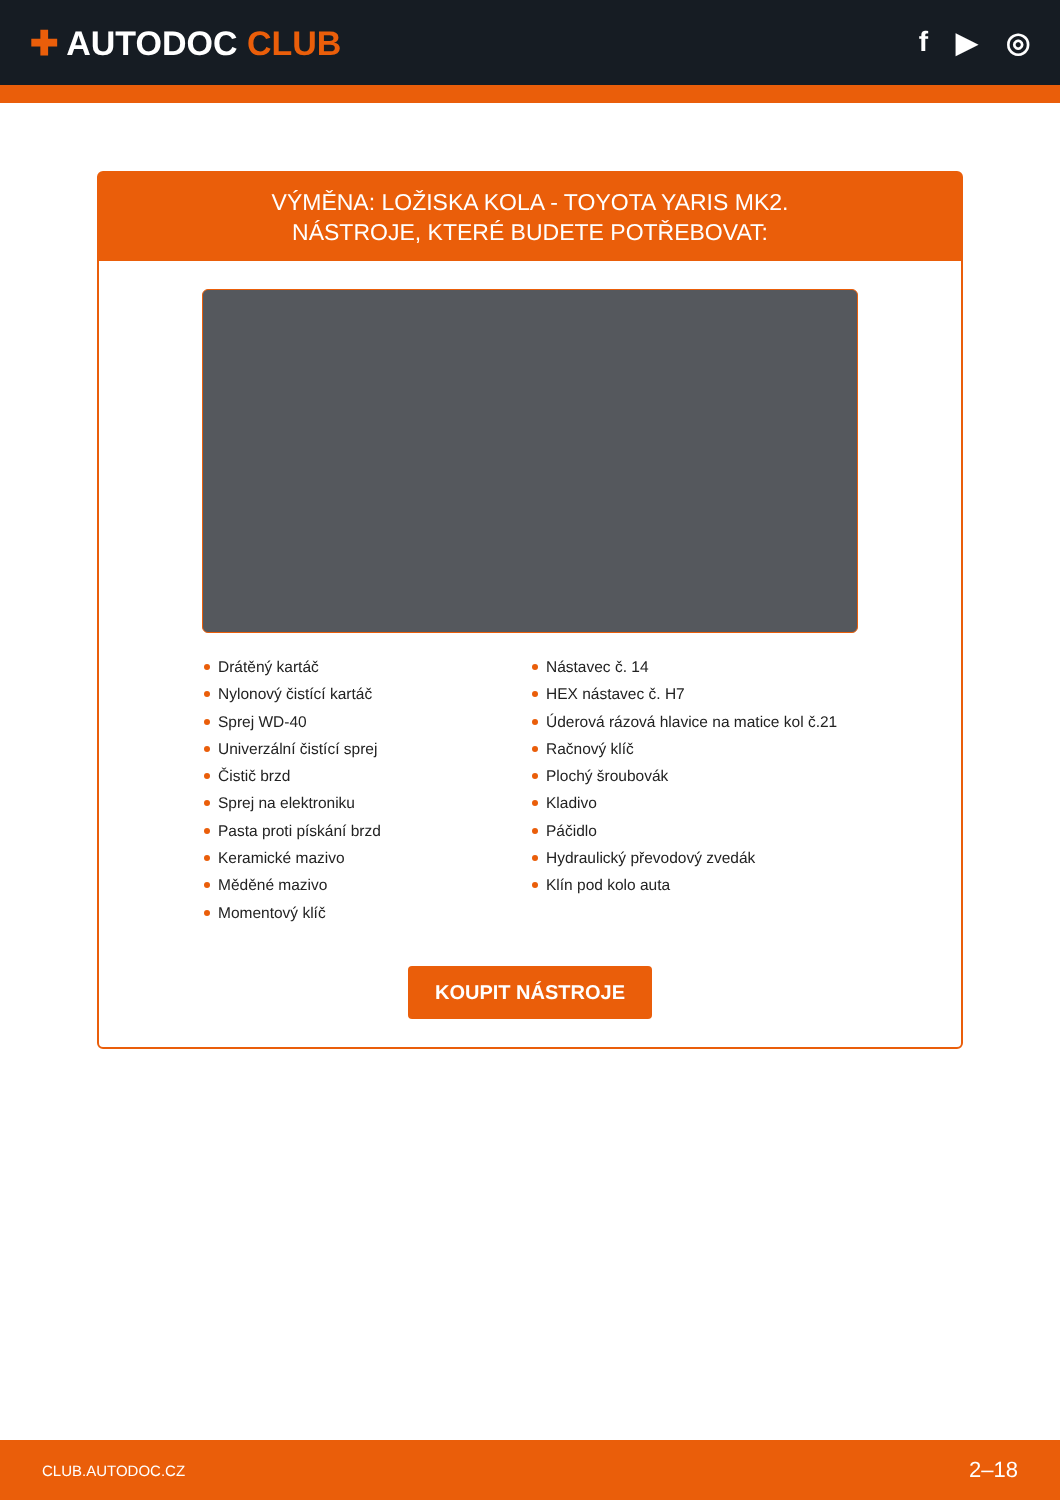✚ AUTODOC CLUB
f ▶ ◎
VÝMĚNA: LOŽISKA KOLA - TOYOTA YARIS MK2.
NÁSTROJE, KTERÉ BUDETE POTŘEBOVAT:
Drátěný kartáč
Nylonový čistící kartáč
Sprej WD-40
Univerzální čistící sprej
Čistič brzd
Sprej na elektroniku
Pasta proti pískání brzd
Keramické mazivo
Měděné mazivo
Momentový klíč
Nástavec č. 14
HEX nástavec č. H7
Úderová rázová hlavice na matice kol č.21
Račnový klíč
Plochý šroubovák
Kladivo
Páčidlo
Hydraulický převodový zvedák
Klín pod kolo auta
KOUPIT NÁSTROJE
CLUB.AUTODOC.CZ 2–18